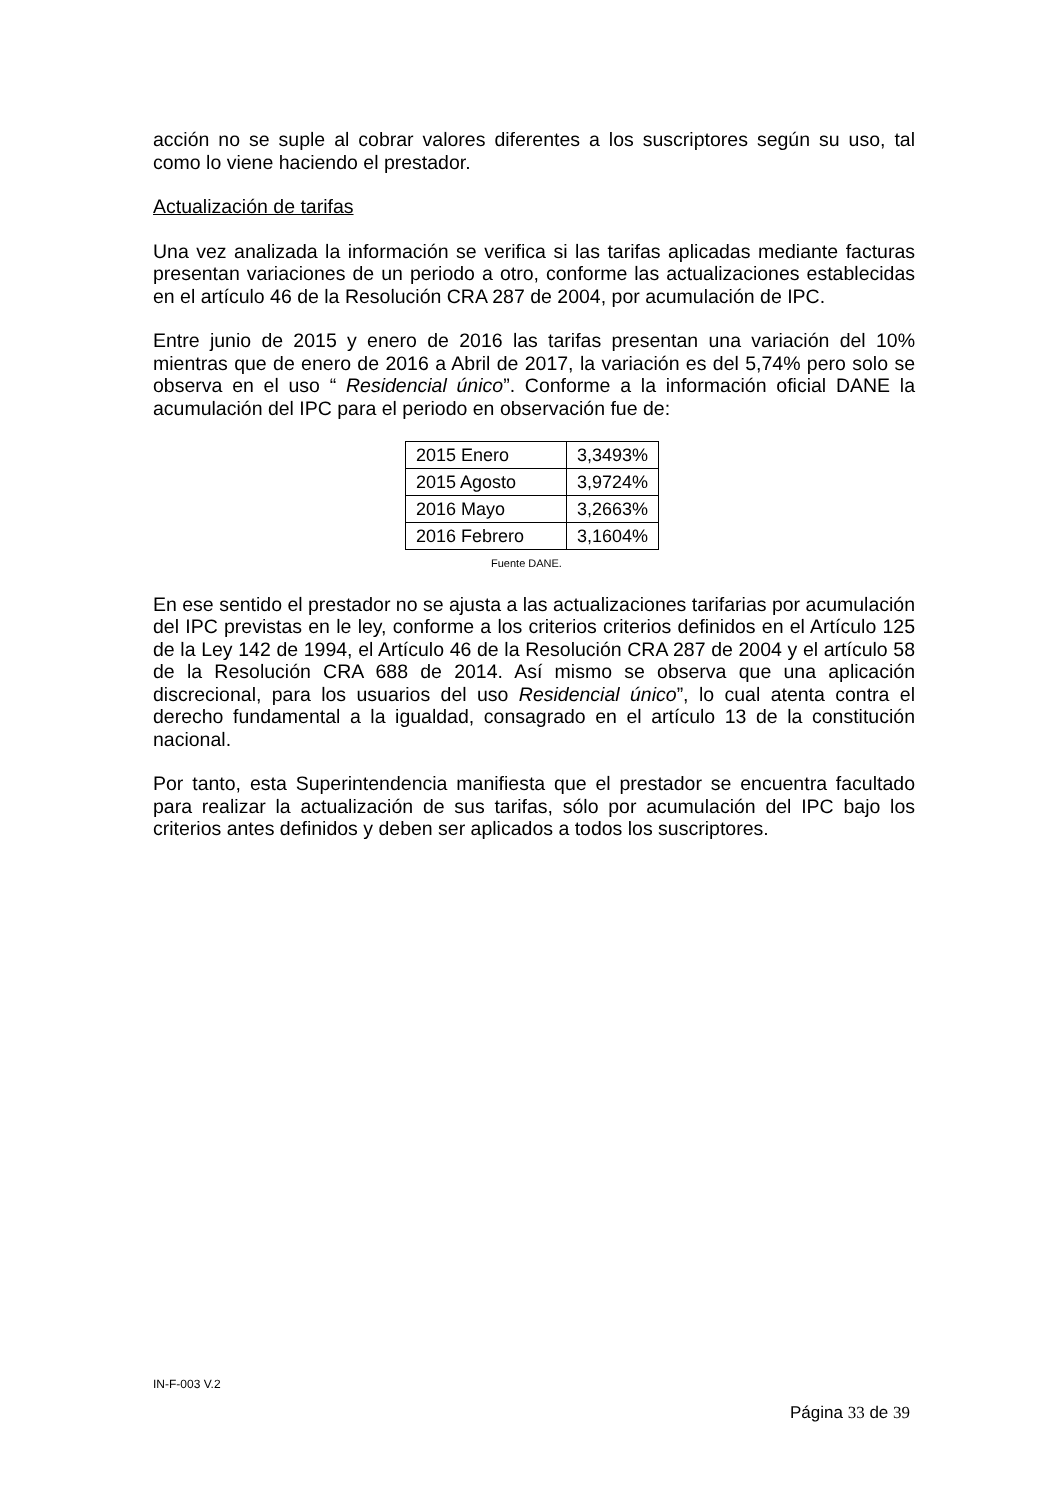acción no se suple al cobrar valores diferentes a los suscriptores según su uso, tal como lo viene haciendo el prestador.
Actualización de tarifas
Una vez analizada la información se verifica si las tarifas aplicadas mediante facturas presentan variaciones de un periodo a otro, conforme las actualizaciones establecidas en el artículo 46 de la Resolución CRA 287 de 2004, por acumulación de IPC.
Entre junio de 2015 y enero de 2016 las tarifas presentan una variación del 10% mientras que de enero de 2016 a Abril de 2017, la variación es del 5,74% pero solo se observa en el uso “ Residencial único”. Conforme a la información oficial DANE la acumulación del IPC para el periodo en observación fue de:
| 2015 Enero | 3,3493% |
| 2015 Agosto | 3,9724% |
| 2016 Mayo | 3,2663% |
| 2016 Febrero | 3,1604% |
Fuente DANE.
En ese sentido el prestador no se ajusta a las actualizaciones tarifarias por acumulación del IPC previstas en le ley, conforme a los criterios criterios definidos en el Artículo 125 de la Ley 142 de 1994, el Artículo 46 de la Resolución CRA 287 de 2004 y el artículo 58 de la Resolución CRA 688 de 2014. Así mismo se observa que una aplicación discrecional, para los usuarios del uso Residencial único”, lo cual atenta contra el derecho fundamental a la igualdad, consagrado en el artículo 13 de la constitución nacional.
Por tanto, esta Superintendencia manifiesta que el prestador se encuentra facultado para realizar la actualización de sus tarifas, sólo por acumulación del IPC bajo los criterios antes definidos y deben ser aplicados a todos los suscriptores.
IN-F-003 V.2
Página 33 de 39